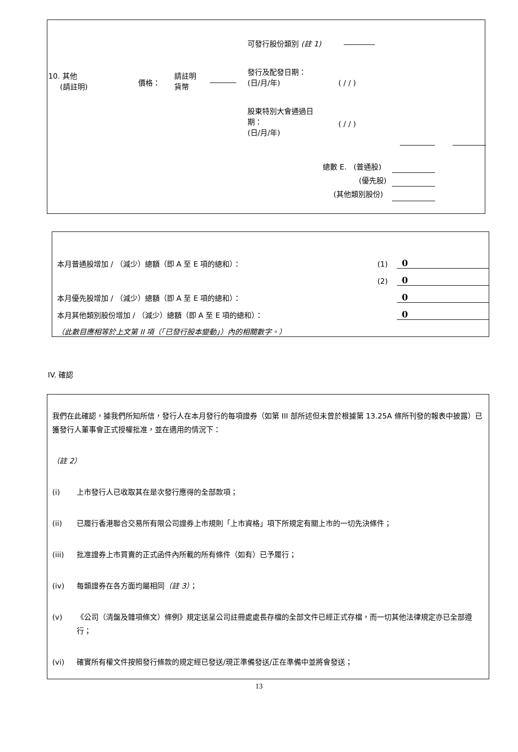可發行股份類別 (註 1)
10. 其他
(請註明)
價格：
請註明
貨幣
發行及配發日期：
(日/月/年)
( / / )
股東特別大會通過日
期：
(日/月/年)
( / / )
總數 E. (普通股)
(優先股)
(其他類別股份)
| 本月普通股增加 / （減少）總額（即 A 至 E 項的總和）： | (1) | 0 |
| | (2) | 0 |
| 本月優先股增加 / （減少）總額（即 A 至 E 項的總和）： | | 0 |
| 本月其他類別股份增加 / （減少）總額（即 A 至 E 項的總和）： | | 0 |
| （此數目應相等於上文第 II 項（「已發行股本變動」）內的相關數字。） | | |
IV. 確認
我們在此確認，據我們所知所信，發行人在本月發行的每項證券（如第 III 部所述但未曾於根據第 13.25A 條所刊發的報表中披露）已獲發行人董事會正式授權批准，並在適用的情況下：
（註 2）
(i) 上市發行人已收取其在是次發行應得的全部款項；
(ii) 已履行香港聯合交易所有限公司證券上市規則「上市資格」項下所規定有關上市的一切先決條件；
(iii) 批准證券上市買賣的正式函件內所載的所有條件（如有）已予履行；
(iv) 每類證券在各方面均屬相同（註 3）；
(v) 《公司（清盤及雜項條文）條例》規定送呈公司註冊處處長存檔的全部文件已經正式存檔，而一切其他法律規定亦已全部遵行；
(vi) 確實所有權文件按照發行條款的規定經已發送/現正準備發送/正在準備中並將會發送；
13